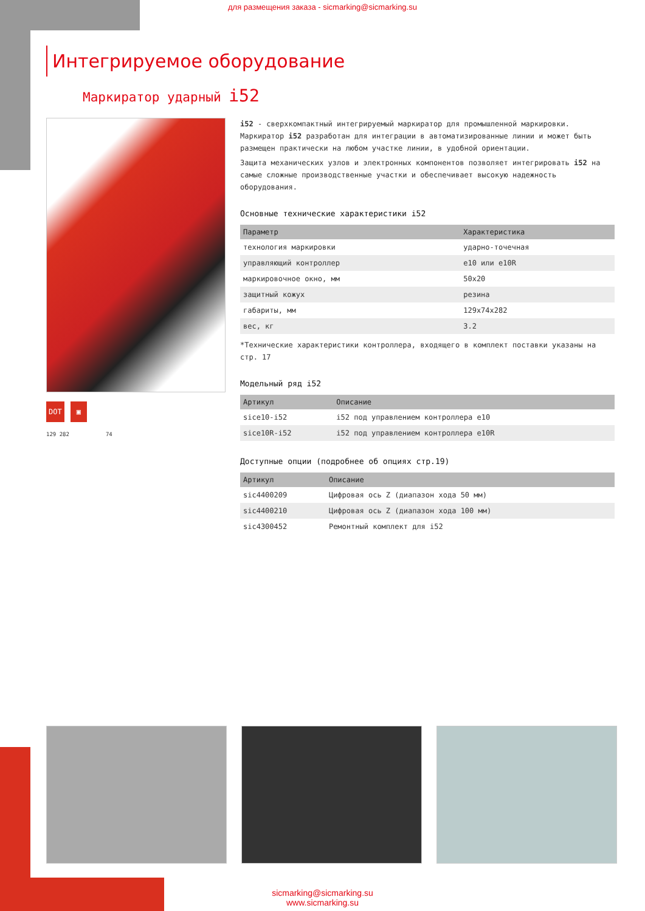для размещения заказа - sicmarking@sicmarking.su
Интегрируемое оборудование
Маркиратор ударный i52
DOT ▣
129 282 74
i52 - сверхкомпактный интегрируемый маркиратор для промышленной маркировки. Маркиратор i52 разработан для интеграции в автоматизированные линии и может быть размещен практически на любом участке линии, в удобной ориентации.
Защита механических узлов и электронных компонентов позволяет интегрировать i52 на самые сложные производственные участки и обеспечивает высокую надежность оборудования.
Основные технические характеристики i52
| Параметр | Характеристика |
| --- | --- |
| технология маркировки | ударно-точечная |
| управляющий контроллер | e10 или e10R |
| маркировочное окно, мм | 50x20 |
| защитный кожух | резина |
| габариты, мм | 129x74x282 |
| вес, кг | 3.2 |
*Технические характеристики контроллера, входящего в комплект поставки указаны на стр. 17
Модельный ряд i52
| Артикул | Описание |
| --- | --- |
| sice10-i52 | i52 под управлением контроллера e10 |
| sice10R-i52 | i52 под управлением контроллера e10R |
Доступные опции (подробнее об опциях стр.19)
| Артикул | Описание |
| --- | --- |
| sic4400209 | Цифровая ось Z (диапазон хода 50 мм) |
| sic4400210 | Цифровая ось Z (диапазон хода 100 мм) |
| sic4300452 | Ремонтный комплект для i52 |
sicmarking@sicmarking.su
www.sicmarking.su